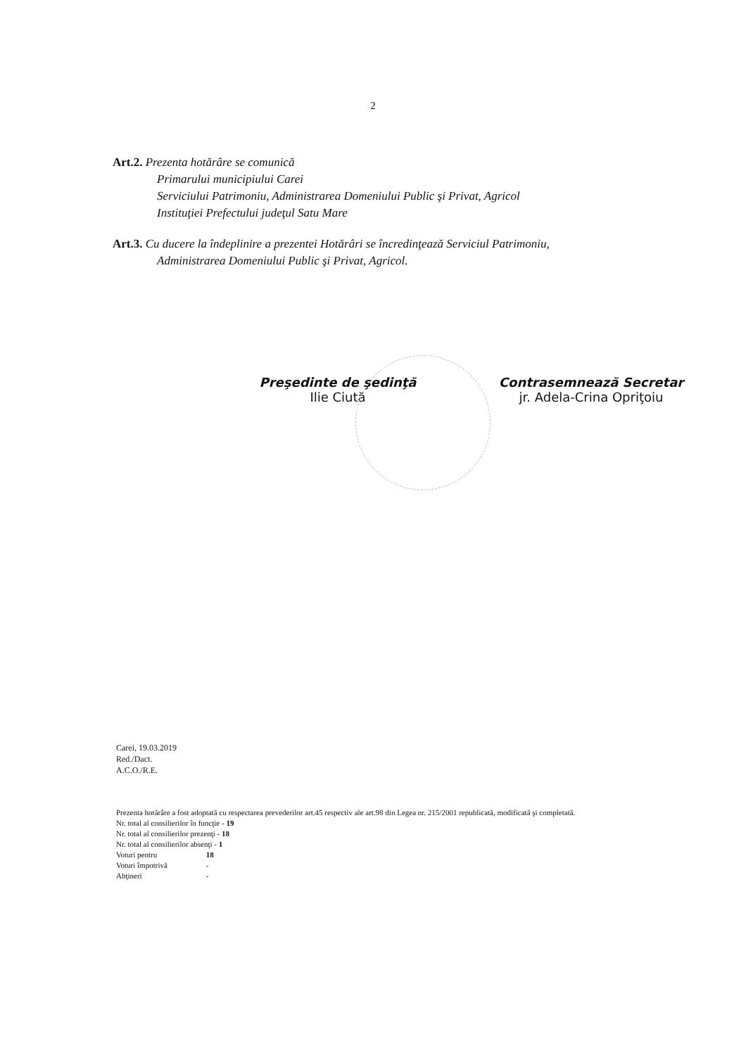2
Art.2. Prezenta hotărâre se comunică
Primarului municipiului Carei
Serviciului Patrimoniu, Administrarea Domeniului Public şi Privat, Agricol
Instituţiei Prefectului judeţul Satu Mare
Art.3. Cu ducere la îndeplinire a prezentei Hotărâri se încredinţează Serviciul Patrimoniu,
Administrarea Domeniului Public şi Privat, Agricol.
Preşedinte de şedinţă
Ilie Ciută
Contrasemnează Secretar
jr. Adela-Crina Opriţoiu
Carei, 19.03.2019
Red./Dact.
A.C.O./R.E.
Prezenta hotărâre a fost adoptată cu respectarea prevederilor art.45 respectiv ale art.98 din Legea nr. 215/2001 republicată, modificată şi completată.
Nr. total al consilierilor în funcţie - 19
Nr. total al consilierilor prezenţi - 18
Nr. total al consilierilor absenţi - 1
Voturi pentru 18
Voturi împotrivă -
Abţineri -